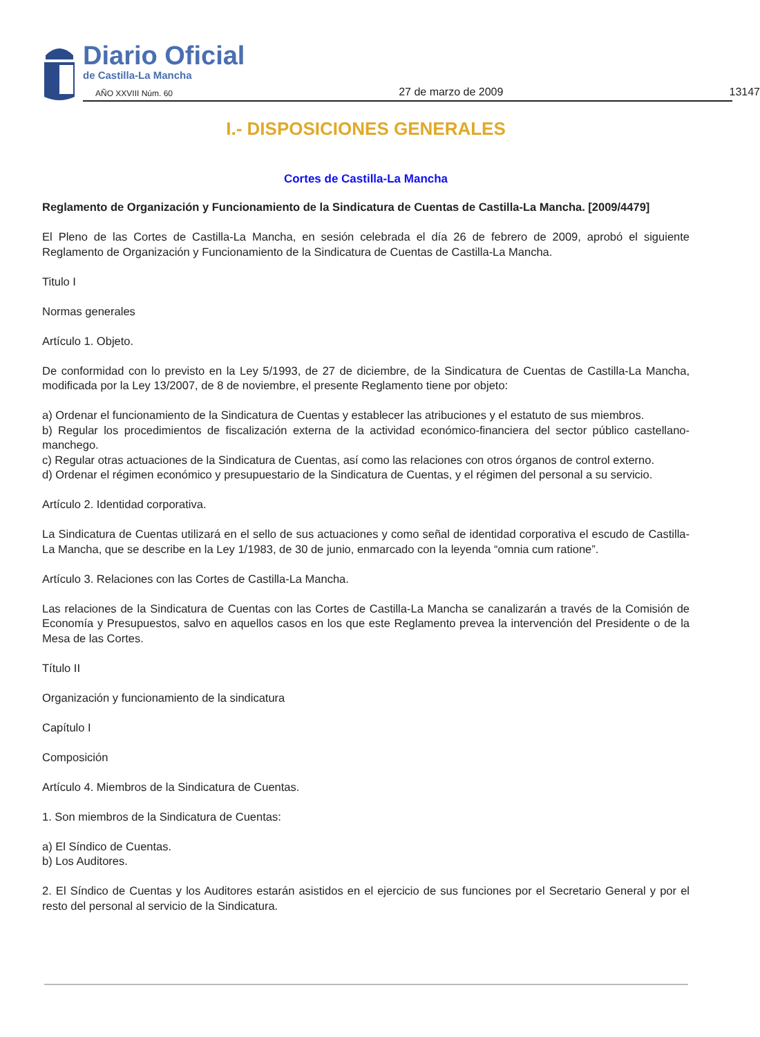Diario Oficial
de Castilla-La Mancha
AÑO XXVIII Núm. 60 27 de marzo de 2009 13147
I.- DISPOSICIONES GENERALES
Cortes de Castilla-La Mancha
Reglamento de Organización y Funcionamiento de la Sindicatura de Cuentas de Castilla-La Mancha. [2009/4479]
El Pleno de las Cortes de Castilla-La Mancha, en sesión celebrada el día 26 de febrero de 2009, aprobó el siguiente Reglamento de Organización y Funcionamiento de la Sindicatura de Cuentas de Castilla-La Mancha.
Titulo I
Normas generales
Artículo 1. Objeto.
De conformidad con lo previsto en la Ley 5/1993, de 27 de diciembre, de la Sindicatura de Cuentas de Castilla-La Mancha, modificada por la Ley 13/2007, de 8 de noviembre, el presente Reglamento tiene por objeto:
a) Ordenar el funcionamiento de la Sindicatura de Cuentas y establecer las atribuciones y el estatuto de sus miembros.
b) Regular los procedimientos de fiscalización externa de la actividad económico-financiera del sector público castellano-manchego.
c) Regular otras actuaciones de la Sindicatura de Cuentas, así como las relaciones con otros órganos de control externo.
d) Ordenar el régimen económico y presupuestario de la Sindicatura de Cuentas, y el régimen del personal a su servicio.
Artículo 2. Identidad corporativa.
La Sindicatura de Cuentas utilizará en el sello de sus actuaciones y como señal de identidad corporativa el escudo de Castilla-La Mancha, que se describe en la Ley 1/1983, de 30 de junio, enmarcado con la leyenda “omnia cum ratione”.
Artículo 3. Relaciones con las Cortes de Castilla-La Mancha.
Las relaciones de la Sindicatura de Cuentas con las Cortes de Castilla-La Mancha se canalizarán a través de la Comisión de Economía y Presupuestos, salvo en aquellos casos en los que este Reglamento prevea la intervención del Presidente o de la Mesa de las Cortes.
Título II
Organización y funcionamiento de la sindicatura
Capítulo I
Composición
Artículo 4. Miembros de la Sindicatura de Cuentas.
1. Son miembros de la Sindicatura de Cuentas:
a) El Síndico de Cuentas.
b) Los Auditores.
2. El Síndico de Cuentas y los Auditores estarán asistidos en el ejercicio de sus funciones por el Secretario General y por el resto del personal al servicio de la Sindicatura.